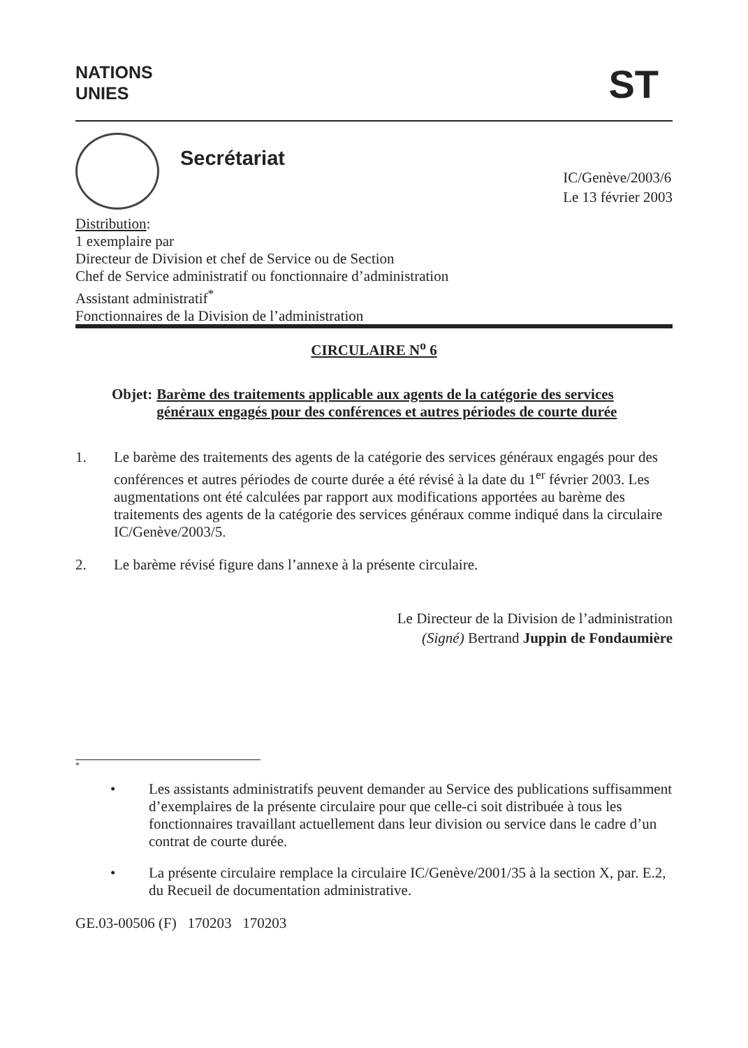NATIONS
UNIES
ST
Secrétariat
IC/Genève/2003/6
Le 13 février 2003
Distribution:
1 exemplaire par
Directeur de Division et chef de Service ou de Section
Chef de Service administratif ou fonctionnaire d’administration
Assistant administratif<sup>*</sup>
Fonctionnaires de la Division de l’administration
CIRCULAIRE N<sup>o</sup> 6
Objet: Barème des traitements applicable aux agents de la catégorie des services généraux engagés pour des conférences et autres périodes de courte durée
1. Le barème des traitements des agents de la catégorie des services généraux engagés pour des conférences et autres périodes de courte durée a été révisé à la date du 1<sup>er</sup> février 2003. Les augmentations ont été calculées par rapport aux modifications apportées au barème des traitements des agents de la catégorie des services généraux comme indiqué dans la circulaire IC/Genève/2003/5.
2. Le barème révisé figure dans l’annexe à la présente circulaire.
Le Directeur de la Division de l’administration
(Signé) Bertrand Juppin de Fondaumière
*
• Les assistants administratifs peuvent demander au Service des publications suffisamment d’exemplaires de la présente circulaire pour que celle-ci soit distribuée à tous les fonctionnaires travaillant actuellement dans leur division ou service dans le cadre d’un contrat de courte durée.
• La présente circulaire remplace la circulaire IC/Genève/2001/35 à la section X, par. E.2, du Recueil de documentation administrative.
GE.03-00506 (F) 170203 170203